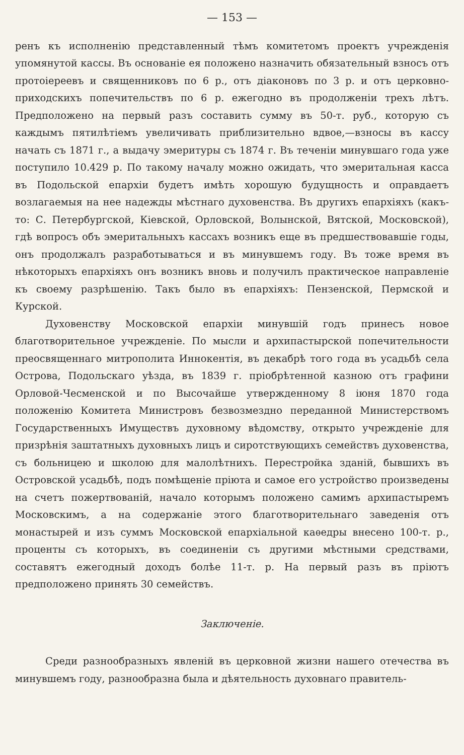— 153 —
ренъ къ исполненію представленный тѣмъ комитетомъ проектъ учрежденія упомянутой кассы. Въ основаніе ея положено назначить обязательный взносъ отъ протоіереевъ и священниковъ по 6 р., отъ діаконовъ по 3 р. и отъ церковно-приходскихъ попечительствъ по 6 р. ежегодно въ продолженіи трехъ лѣтъ. Предположено на первый разъ составить сумму въ 50-т. руб., которую съ каждымъ пятилѣтіемъ увеличивать приблизительно вдвое,—взносы въ кассу начать съ 1871 г., а выдачу эмеритуры съ 1874 г. Въ теченіи минувшаго года уже поступило 10.429 р. По такому началу можно ожидать, что эмеритальная касса въ Подольской епархіи будетъ имѣть хорошую будущность и оправдаетъ возлагаемыя на нее надежды мѣстнаго духовенства. Въ другихъ епархіяхъ (какъ-то: С. Петербургской, Кіевской, Орловской, Волынской, Вятской, Московской), гдѣ вопросъ объ эмеритальныхъ кассахъ возникъ еще въ предшествовавшіе годы, онъ продолжалъ разработываться и въ минувшемъ году. Въ тоже время въ нѣкоторыхъ епархіяхъ онъ возникъ вновь и получилъ практическое направленіе къ своему разрѣшенію. Такъ было въ епархіяхъ: Пензенской, Пермской и Курской.
Духовенству Московской епархіи минувшій годъ принесъ новое благотворительное учрежденіе. По мысли и архипастырской попечительности преосвященнаго митрополита Иннокентія, въ декабрѣ того года въ усадьбѣ села Острова, Подольскаго уѣзда, въ 1839 г. пріобрѣтенной казною отъ графини Орловой-Чесменской и по Высочайше утвержденному 8 іюня 1870 года положенію Комитета Министровъ безвозмездно переданной Министерствомъ Государственныхъ Имуществъ духовному вѣдомству, открыто учрежденіе для призрѣнія заштатныхъ духовныхъ лицъ и сиротствующихъ семействъ духовенства, съ больницею и школою для малолѣтнихъ. Перестройка зданій, бывшихъ въ Островской усадьбѣ, подъ помѣщеніе пріюта и самое его устройство произведены на счетъ пожертвованій, начало которымъ положено самимъ архипастыремъ Московскимъ, а на содержаніе этого благотворительнаго заведенія отъ монастырей и изъ суммъ Московской епархіальной каѳедры внесено 100-т. р., проценты съ которыхъ, въ соединеніи съ другими мѣстными средствами, составятъ ежегодный доходъ болѣе 11-т. р. На первый разъ въ пріютъ предположено принять 30 семействъ.
Заключеніе.
Среди разнообразныхъ явленій въ церковной жизни нашего отечества въ минувшемъ году, разнообразна была и дѣятельность духовнаго правитель-